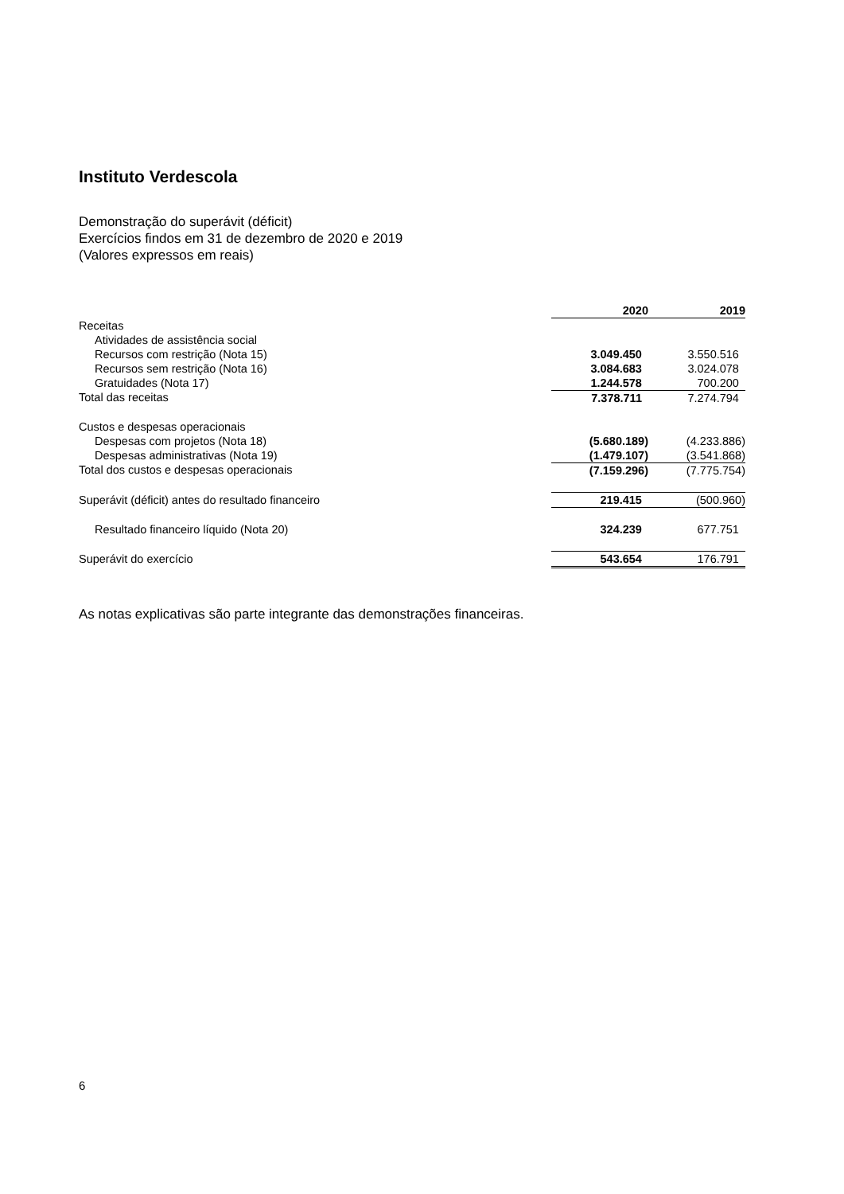Instituto Verdescola
Demonstração do superávit (déficit)
Exercícios findos em 31 de dezembro de 2020 e 2019
(Valores expressos em reais)
| | 2020 | 2019 |
| Receitas | | |
| Atividades de assistência social | | |
| Recursos com restrição (Nota 15) | 3.049.450 | 3.550.516 |
| Recursos sem restrição (Nota 16) | 3.084.683 | 3.024.078 |
| Gratuidades (Nota 17) | 1.244.578 | 700.200 |
| Total das receitas | 7.378.711 | 7.274.794 |
| Custos e despesas operacionais | | |
| Despesas com projetos (Nota 18) | (5.680.189) | (4.233.886) |
| Despesas administrativas (Nota 19) | (1.479.107) | (3.541.868) |
| Total dos custos e despesas operacionais | (7.159.296) | (7.775.754) |
| Superávit (déficit) antes do resultado financeiro | 219.415 | (500.960) |
| Resultado financeiro líquido (Nota 20) | 324.239 | 677.751 |
| Superávit do exercício | 543.654 | 176.791 |
As notas explicativas são parte integrante das demonstrações financeiras.
6